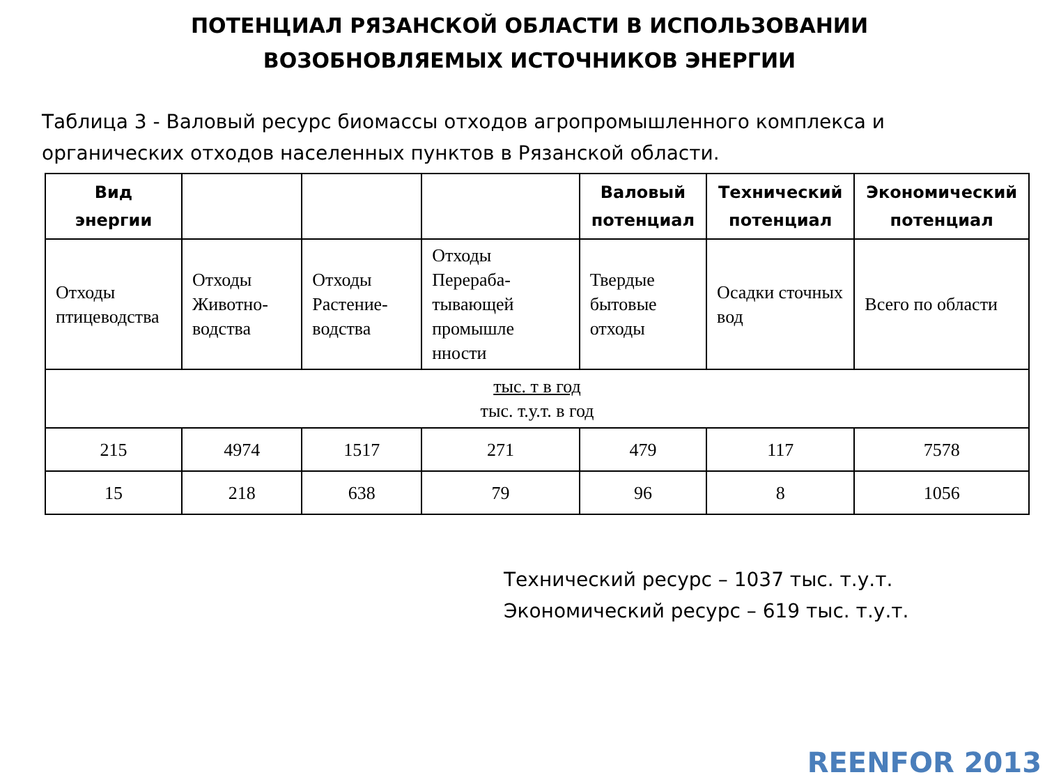ПОТЕНЦИАЛ РЯЗАНСКОЙ ОБЛАСТИ В ИСПОЛЬЗОВАНИИ
ВОЗОБНОВЛЯЕМЫХ ИСТОЧНИКОВ ЭНЕРГИИ
Таблица 3 - Валовый ресурс биомассы отходов агропромышленного комплекса и органических отходов населенных пунктов в Рязанской области.
| Вид энергии | | | | Валовый потенциал | Технический потенциал | Экономический потенциал |
| --- | --- | --- | --- | --- | --- | --- |
| Отходы птицеводства | Отходы Животно-водства | Отходы Растение-водства | Отходы Перераба-тывающей промышле нности | Твердые бытовые отходы | Осадки сточных вод | Всего по области |
| тыс. т в год тыс. т.у.т. в год | | | | | | |
| 215 | 4974 | 1517 | 271 | 479 | 117 | 7578 |
| 15 | 218 | 638 | 79 | 96 | 8 | 1056 |
Технический ресурс – 1037 тыс. т.у.т.
Экономический ресурс – 619 тыс. т.у.т.
REENFOR 2013